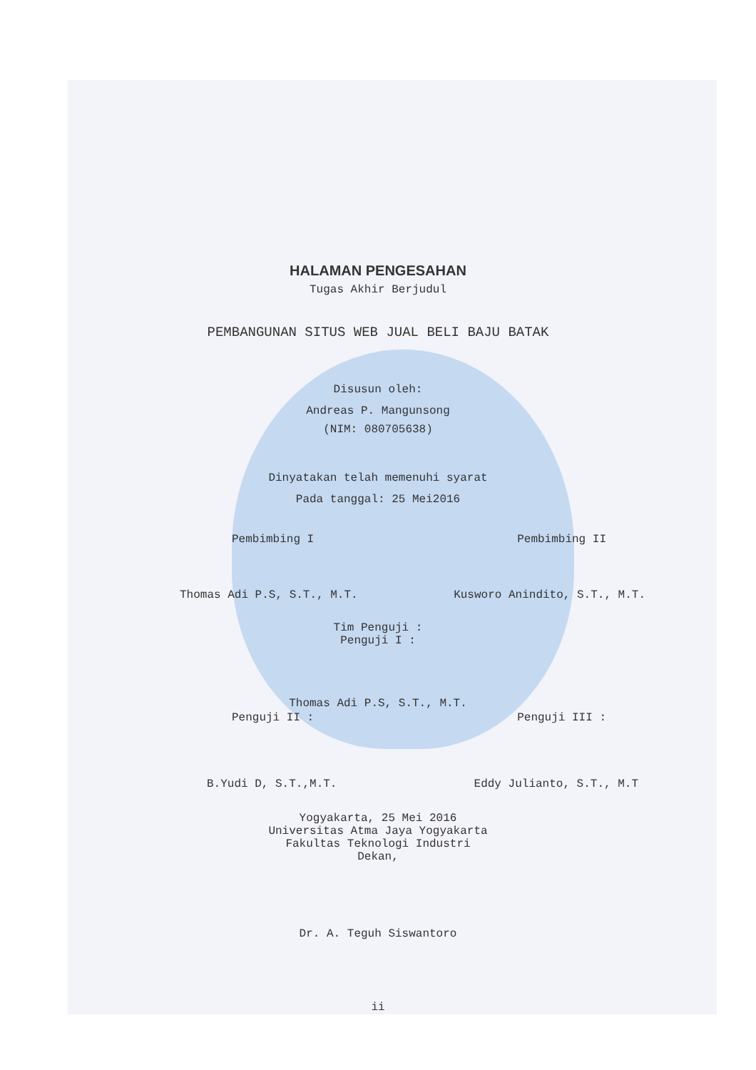HALAMAN PENGESAHAN
Tugas Akhir Berjudul
PEMBANGUNAN SITUS WEB JUAL BELI BAJU BATAK
Disusun oleh:
Andreas P. Mangunsong
(NIM: 080705638)
Dinyatakan telah memenuhi syarat
Pada tanggal: 25 Mei2016
Pembimbing I Pembimbing II
Thomas Adi P.S, S.T., M.T. Kusworo Anindito, S.T., M.T.
Tim Penguji :
Penguji I :
Thomas Adi P.S, S.T., M.T.
Penguji II : Penguji III :
B.Yudi D, S.T.,M.T. Eddy Julianto, S.T., M.T
Yogyakarta, 25 Mei 2016
Universitas Atma Jaya Yogyakarta
Fakultas Teknologi Industri
Dekan,
Dr. A. Teguh Siswantoro
ii